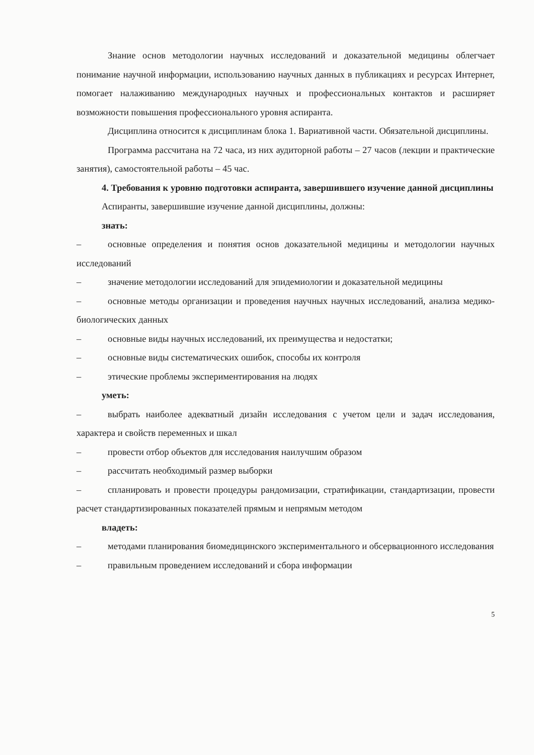Знание основ методологии научных исследований и доказательной медицины облегчает понимание научной информации, использованию научных данных в публикациях и ресурсах Интернет, помогает налаживанию международных научных и профессиональных контактов и расширяет возможности повышения профессионального уровня аспиранта.
Дисциплина относится к дисциплинам блока 1. Вариативной части. Обязательной дисциплины.
Программа рассчитана на 72 часа, из них аудиторной работы – 27 часов (лекции и практические занятия), самостоятельной работы – 45 час.
4. Требования к уровню подготовки аспиранта, завершившего изучение данной дисциплины
Аспиранты, завершившие изучение данной дисциплины, должны:
знать:
– основные определения и понятия основ доказательной медицины и методологии научных исследований
– значение методологии исследований для эпидемиологии и доказательной медицины
– основные методы организации и проведения научных научных исследований, анализа медико-биологических данных
– основные виды научных исследований, их преимущества и недостатки;
– основные виды систематических ошибок, способы их контроля
– этические проблемы экспериментирования на людях
уметь:
– выбрать наиболее адекватный дизайн исследования с учетом цели и задач исследования, характера и свойств переменных и шкал
– провести отбор объектов для исследования наилучшим образом
– рассчитать необходимый размер выборки
– спланировать и провести процедуры рандомизации, стратификации, стандартизации, провести расчет стандартизированных показателей прямым и непрямым методом
владеть:
– методами планирования биомедицинского экспериментального и обсервационного исследования
– правильным проведением исследований и сбора информации
5